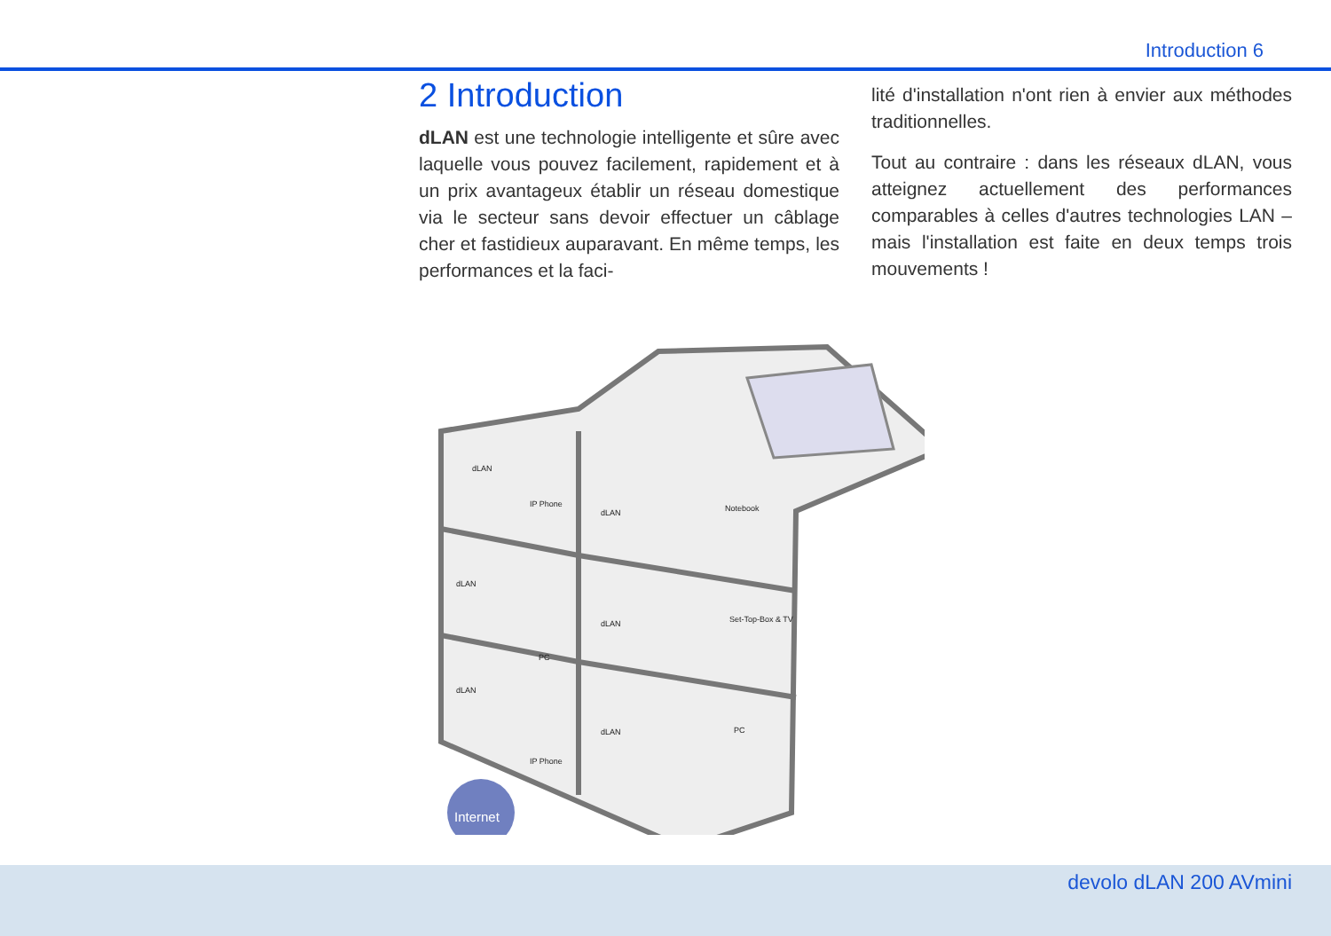Introduction 6
2 Introduction
dLAN est une technologie intelligente et sûre avec laquelle vous pouvez facilement, rapidement et à un prix avantageux établir un réseau domestique via le secteur sans devoir effectuer un câblage cher et fastidieux auparavant. En même temps, les performances et la faci-
lité d'installation n'ont rien à envier aux méthodes traditionnelles.
Tout au contraire : dans les réseaux dLAN, vous atteignez actuellement des performances comparables à celles d'autres technologies LAN – mais l'installation est faite en deux temps trois mouvements !
Internet
dLAN
IP Phone
dLAN
Notebook
dLAN
PC
dLAN
Set-Top-Box & TV
dLAN
IP Phone
dLAN
PC
devolo dLAN 200 AVmini